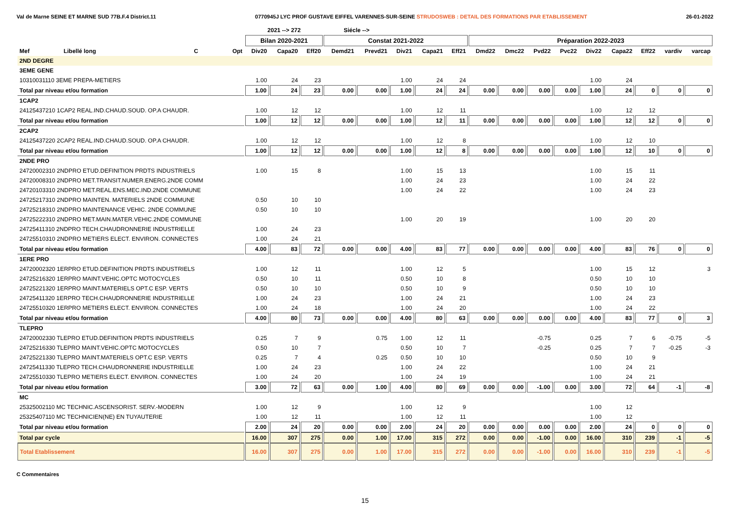Val de Marne SEINE ET MARNE SUD 77B.F.4 District.11 0770945J LYC PROF GUSTAVE EIFFEL VARENNES-SUR-SEINE STRUDOSWEB : DETAIL DES FORMATIONS PAR ETABLISSEMENT 26-01-2022
| | | | | 2021 --> 272 | | | Siécle --> | | | | | | | | | | | | | |
| --- | --- | --- | --- | --- | --- | --- | --- | --- | --- | --- | --- | --- | --- | --- | --- | --- | --- | --- | --- | --- |
| | | | | Bilan 2020-2021 | | | Constat 2021-2022 | | | | | Préparation 2022-2023 | | | | | | | | |
| Mef | Libellé long | C | Opt | Div20 | Capa20 | Eff20 | Demd21 | Prevd21 | Div21 | Capa21 | Eff21 | Dmd22 | Dmc22 | Pvd22 | Pvc22 | Div22 | Capa22 | Eff22 | vardiv | varcap |
| 2ND DEGRE | | | | | | | | | | | | | | | | | | | | |
| 3EME GENE | | | | | | | | | | | | | | | | | | | | |
| 10310031110 3EME PREPA-METIERS | | | | 1.00 | 24 | 23 | | | 1.00 | 24 | 24 | | | | | 1.00 | 24 | | | |
| Total par niveau et/ou formation | | | | 1.00 | 24 | 23 | 0.00 | 0.00 | 1.00 | 24 | 24 | 0.00 | 0.00 | 0.00 | 0.00 | 1.00 | 24 | 0 | 0 | 0 |
| 1CAP2 | | | | | | | | | | | | | | | | | | | | |
| 24125437210 1CAP2 REAL.IND.CHAUD.SOUD. OP.A CHAUDR. | | | | 1.00 | 12 | 12 | | | 1.00 | 12 | 11 | | | | | 1.00 | 12 | 12 | | |
| Total par niveau et/ou formation | | | | 1.00 | 12 | 12 | 0.00 | 0.00 | 1.00 | 12 | 11 | 0.00 | 0.00 | 0.00 | 0.00 | 1.00 | 12 | 12 | 0 | 0 |
| 2CAP2 | | | | | | | | | | | | | | | | | | | | |
| 24125437220 2CAP2 REAL.IND.CHAUD.SOUD. OP.A CHAUDR. | | | | 1.00 | 12 | 12 | | | 1.00 | 12 | 8 | | | | | 1.00 | 12 | 10 | | |
| Total par niveau et/ou formation | | | | 1.00 | 12 | 12 | 0.00 | 0.00 | 1.00 | 12 | 8 | 0.00 | 0.00 | 0.00 | 0.00 | 1.00 | 12 | 10 | 0 | 0 |
| 2NDE PRO | | | | | | | | | | | | | | | | | | | | |
| 24720002310 2NDPRO ETUD.DEFINITION PRDTS INDUSTRIELS | | | | 1.00 | 15 | 8 | | | 1.00 | 15 | 13 | | | | | 1.00 | 15 | 11 | | |
| 24720008310 2NDPRO MET.TRANSIT.NUMER.ENERG.2NDE COMM | | | | | | | | | 1.00 | 24 | 23 | | | | | 1.00 | 24 | 22 | | |
| 24720103310 2NDPRO MET.REAL.ENS.MEC.IND.2NDE COMMUNE | | | | | | | | | 1.00 | 24 | 22 | | | | | 1.00 | 24 | 23 | | |
| 24725217310 2NDPRO MAINTEN. MATERIELS 2NDE COMMUNE | | | | 0.50 | 10 | 10 | | | | | | | | | | | | | | |
| 24725218310 2NDPRO MAINTENANCE VEHIC. 2NDE COMMUNE | | | | 0.50 | 10 | 10 | | | | | | | | | | | | | | |
| 24725222310 2NDPRO MET.MAIN.MATER.VEHIC.2NDE COMMUNE | | | | | | | | | 1.00 | 20 | 19 | | | | | 1.00 | 20 | 20 | | |
| 24725411310 2NDPRO TECH.CHAUDRONNERIE INDUSTRIELLE | | | | 1.00 | 24 | 23 | | | | | | | | | | | | | | |
| 24725510310 2NDPRO METIERS ELECT. ENVIRON. CONNECTES | | | | 1.00 | 24 | 21 | | | | | | | | | | | | | | |
| Total par niveau et/ou formation | | | | 4.00 | 83 | 72 | 0.00 | 0.00 | 4.00 | 83 | 77 | 0.00 | 0.00 | 0.00 | 0.00 | 4.00 | 83 | 76 | 0 | 0 |
| 1ERE PRO | | | | | | | | | | | | | | | | | | | | |
| 24720002320 1ERPRO ETUD.DEFINITION PRDTS INDUSTRIELS | | | | 1.00 | 12 | 11 | | | 1.00 | 12 | 5 | | | | | 1.00 | 15 | 12 | | 3 |
| 24725216320 1ERPRO MAINT.VEHIC.OPTC MOTOCYCLES | | | | 0.50 | 10 | 11 | | | 0.50 | 10 | 8 | | | | | 0.50 | 10 | 10 | | |
| 24725221320 1ERPRO MAINT.MATERIELS OPT.C ESP. VERTS | | | | 0.50 | 10 | 10 | | | 0.50 | 10 | 9 | | | | | 0.50 | 10 | 10 | | |
| 24725411320 1ERPRO TECH.CHAUDRONNERIE INDUSTRIELLE | | | | 1.00 | 24 | 23 | | | 1.00 | 24 | 21 | | | | | 1.00 | 24 | 23 | | |
| 24725510320 1ERPRO METIERS ELECT. ENVIRON. CONNECTES | | | | 1.00 | 24 | 18 | | | 1.00 | 24 | 20 | | | | | 1.00 | 24 | 22 | | |
| Total par niveau et/ou formation | | | | 4.00 | 80 | 73 | 0.00 | 0.00 | 4.00 | 80 | 63 | 0.00 | 0.00 | 0.00 | 0.00 | 4.00 | 83 | 77 | 0 | 3 |
| TLEPRO | | | | | | | | | | | | | | | | | | | | |
| 24720002330 TLEPRO ETUD.DEFINITION PRDTS INDUSTRIELS | | | | 0.25 | 7 | 9 | | 0.75 | 1.00 | 12 | 11 | | | -0.75 | | 0.25 | 7 | 6 | -0.75 | -5 |
| 24725216330 TLEPRO MAINT.VEHIC.OPTC MOTOCYCLES | | | | 0.50 | 10 | 7 | | | 0.50 | 10 | 7 | | | -0.25 | | 0.25 | 7 | 7 | -0.25 | -3 |
| 24725221330 TLEPRO MAINT.MATERIELS OPT.C ESP. VERTS | | | | 0.25 | 7 | 4 | | 0.25 | 0.50 | 10 | 10 | | | | | 0.50 | 10 | 9 | | |
| 24725411330 TLEPRO TECH.CHAUDRONNERIE INDUSTRIELLE | | | | 1.00 | 24 | 23 | | | 1.00 | 24 | 22 | | | | | 1.00 | 24 | 21 | | |
| 24725510330 TLEPRO METIERS ELECT. ENVIRON. CONNECTES | | | | 1.00 | 24 | 20 | | | 1.00 | 24 | 19 | | | | | 1.00 | 24 | 21 | | |
| Total par niveau et/ou formation | | | | 3.00 | 72 | 63 | 0.00 | 1.00 | 4.00 | 80 | 69 | 0.00 | 0.00 | -1.00 | 0.00 | 3.00 | 72 | 64 | -1 | -8 |
| MC | | | | | | | | | | | | | | | | | | | | |
| 25325002110 MC TECHNIC.ASCENSORIST. SERV.-MODERN | | | | 1.00 | 12 | 9 | | | 1.00 | 12 | 9 | | | | | 1.00 | 12 | | | |
| 25325407110 MC TECHNICIEN(NE) EN TUYAUTERIE | | | | 1.00 | 12 | 11 | | | 1.00 | 12 | 11 | | | | | 1.00 | 12 | | | |
| Total par niveau et/ou formation | | | | 2.00 | 24 | 20 | 0.00 | 0.00 | 2.00 | 24 | 20 | 0.00 | 0.00 | 0.00 | 0.00 | 2.00 | 24 | 0 | 0 | 0 |
| Total par cycle | | | | 16.00 | 307 | 275 | 0.00 | 1.00 | 17.00 | 315 | 272 | 0.00 | 0.00 | -1.00 | 0.00 | 16.00 | 310 | 239 | -1 | -5 |
| Total Etablissement | | | | 16.00 | 307 | 275 | 0.00 | 1.00 | 17.00 | 315 | 272 | 0.00 | 0.00 | -1.00 | 0.00 | 16.00 | 310 | 239 | -1 | -5 |
C Commentaires
15